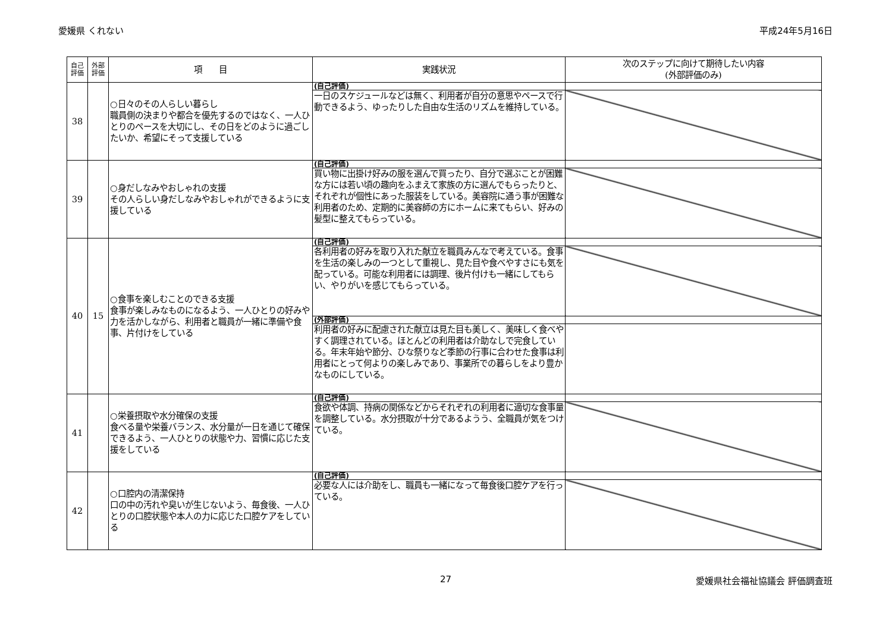愛媛県 くれない 平成24年5月16日
| 自己 評価 | 外部 評価 | 項 目 | 実践状況 | 次のステップに向けて期待したい内容 (外部評価のみ) |
| --- | --- | --- | --- | --- |
| 38 | | ○日々のその人らしい暮らし 職員側の決まりや都合を優先するのではなく、一人ひとりのペースを大切にし、その日をどのように過ごしたいか、希望にそって支援している | (自己評価) | |
| | | | 一日のスケジュールなどは無く、利用者が自分の意思やペースで行動できるよう、ゆったりした自由な生活のリズムを維持している。 | |
| 39 | | ○身だしなみやおしゃれの支援 その人らしい身だしなみやおしゃれができるように支援している | (自己評価) | |
| | | | 買い物に出掛け好みの服を選んで買ったり、自分で選ぶことが困難な方には若い頃の趣向をふまえて家族の方に選んでもらったりと、それぞれが個性にあった服装をしている。美容院に通う事が困難な利用者のため、定期的に美容師の方にホームに来てもらい、好みの髪型に整えてもらっている。 | |
| 40 | 15 | ○食事を楽しむことのできる支援 食事が楽しみなものになるよう、一人ひとりの好みや力を活かしながら、利用者と職員が一緒に準備や食事、片付けをしている | (自己評価) | |
| | | | 各利用者の好みを取り入れた献立を職員みんなで考えている。食事を生活の楽しみの一つとして重視し、見た目や食べやすさにも気を配っている。可能な利用者には調理、後片付けも一緒にしてもらい、やりがいを感じてもらっている。 | |
| | | | (外部評価) | |
| | | | 利用者の好みに配慮された献立は見た目も美しく、美味しく食べやすく調理されている。ほとんどの利用者は介助なしで完食している。年末年始や節分、ひな祭りなど季節の行事に合わせた食事は利用者にとって何よりの楽しみであり、事業所での暮らしをより豊かなものにしている。 | |
| 41 | | ○栄養摂取や水分確保の支援 食べる量や栄養バランス、水分量が一日を通じて確保できるよう、一人ひとりの状態や力、習慣に応じた支援をしている | (自己評価) | |
| | | | 食欲や体調、持病の関係などからそれぞれの利用者に適切な食事量を調整している。水分摂取が十分であるようう、全職員が気をつけている。 | |
| 42 | | ○口腔内の清潔保持 口の中の汚れや臭いが生じないよう、毎食後、一人ひとりの口腔状態や本人の力に応じた口腔ケアをしている | (自己評価) | |
| | | | 必要な人には介助をし、職員も一緒になって毎食後口腔ケアを行っている。 | |
27 愛媛県社会福祉協議会 評価調査班